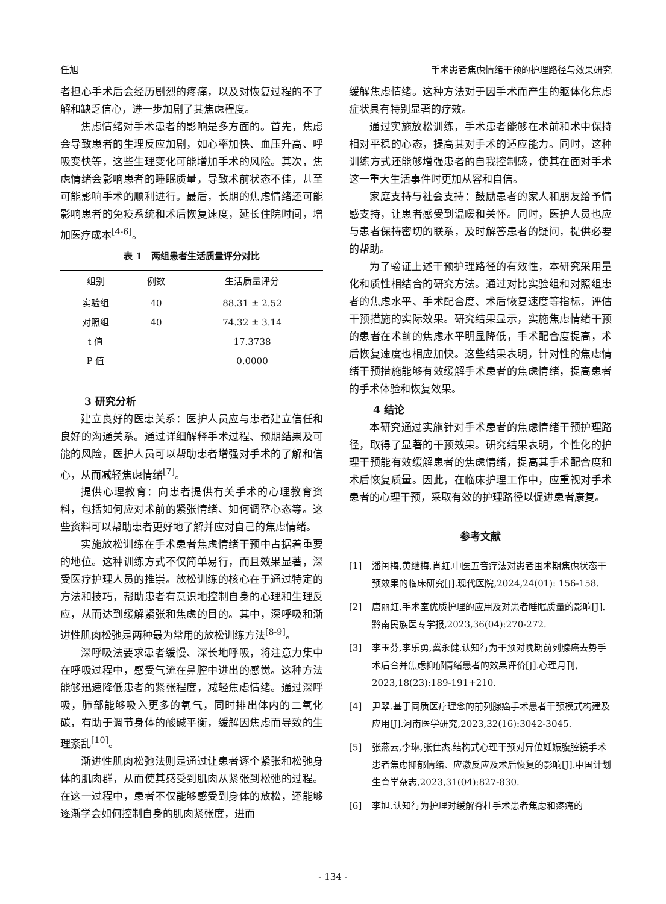任旭 手术患者焦虑情绪干预的护理路径与效果研究
者担心手术后会经历剧烈的疼痛，以及对恢复过程的不了解和缺乏信心，进一步加剧了其焦虑程度。
焦虑情绪对手术患者的影响是多方面的。首先，焦虑会导致患者的生理反应加剧，如心率加快、血压升高、呼吸变快等，这些生理变化可能增加手术的风险。其次，焦虑情绪会影响患者的睡眠质量，导致术前状态不佳，甚至可能影响手术的顺利进行。最后，长期的焦虑情绪还可能影响患者的免疫系统和术后恢复速度，延长住院时间，增加医疗成本<sup>[4-6]</sup>。
表 1　两组患者生活质量评分对比
| 组别 | 例数 | 生活质量评分 |
| --- | --- | --- |
| 实验组 | 40 | 88.31 ± 2.52 |
| 对照组 | 40 | 74.32 ± 3.14 |
| t 值 | | 17.3738 |
| P 值 | | 0.0000 |
3 研究分析
建立良好的医患关系：医护人员应与患者建立信任和良好的沟通关系。通过详细解释手术过程、预期结果及可能的风险，医护人员可以帮助患者增强对手术的了解和信心，从而减轻焦虑情绪<sup>[7]</sup>。
提供心理教育：向患者提供有关手术的心理教育资料，包括如何应对术前的紧张情绪、如何调整心态等。这些资料可以帮助患者更好地了解并应对自己的焦虑情绪。
实施放松训练在手术患者焦虑情绪干预中占据着重要的地位。这种训练方式不仅简单易行，而且效果显著，深受医疗护理人员的推崇。放松训练的核心在于通过特定的方法和技巧，帮助患者有意识地控制自身的心理和生理反应，从而达到缓解紧张和焦虑的目的。其中，深呼吸和渐进性肌肉松弛是两种最为常用的放松训练方法<sup>[8-9]</sup>。
深呼吸法要求患者缓慢、深长地呼吸，将注意力集中在呼吸过程中，感受气流在鼻腔中进出的感觉。这种方法能够迅速降低患者的紧张程度，减轻焦虑情绪。通过深呼吸，肺部能够吸入更多的氧气，同时排出体内的二氧化碳，有助于调节身体的酸碱平衡，缓解因焦虑而导致的生理紊乱<sup>[10]</sup>。
渐进性肌肉松弛法则是通过让患者逐个紧张和松弛身体的肌肉群，从而使其感受到肌肉从紧张到松弛的过程。在这一过程中，患者不仅能够感受到身体的放松，还能够逐渐学会如何控制自身的肌肉紧张度，进而
缓解焦虑情绪。这种方法对于因手术而产生的躯体化焦虑症状具有特别显著的疗效。
通过实施放松训练，手术患者能够在术前和术中保持相对平稳的心态，提高其对手术的适应能力。同时，这种训练方式还能够增强患者的自我控制感，使其在面对手术这一重大生活事件时更加从容和自信。
家庭支持与社会支持：鼓励患者的家人和朋友给予情感支持，让患者感受到温暖和关怀。同时，医护人员也应与患者保持密切的联系，及时解答患者的疑问，提供必要的帮助。
为了验证上述干预护理路径的有效性，本研究采用量化和质性相结合的研究方法。通过对比实验组和对照组患者的焦虑水平、手术配合度、术后恢复速度等指标，评估干预措施的实际效果。研究结果显示，实施焦虑情绪干预的患者在术前的焦虑水平明显降低，手术配合度提高，术后恢复速度也相应加快。这些结果表明，针对性的焦虑情绪干预措施能够有效缓解手术患者的焦虑情绪，提高患者的手术体验和恢复效果。
4 结论
本研究通过实施针对手术患者的焦虑情绪干预护理路径，取得了显著的干预效果。研究结果表明，个性化的护理干预能有效缓解患者的焦虑情绪，提高其手术配合度和术后恢复质量。因此，在临床护理工作中，应重视对手术患者的心理干预，采取有效的护理路径以促进患者康复。
参考文献
[1] 潘闰梅,黄继梅,肖虹.中医五音疗法对患者围术期焦虑状态干预效果的临床研究[J].现代医院,2024,24(01): 156-158.
[2] 唐丽虹.手术室优质护理的应用及对患者睡眠质量的影响[J].黔南民族医专学报,2023,36(04):270-272.
[3] 李玉芬,李乐勇,冀永健.认知行为干预对晚期前列腺癌去势手术后合并焦虑抑郁情绪患者的效果评价[J].心理月刊, 2023,18(23):189-191+210.
[4] 尹翠.基于同质医疗理念的前列腺癌手术患者干预模式构建及应用[J].河南医学研究,2023,32(16):3042-3045.
[5] 张燕云,李琳,张仕杰.结构式心理干预对异位妊娠腹腔镜手术患者焦虑抑郁情绪、应激反应及术后恢复的影响[J].中国计划生育学杂志,2023,31(04):827-830.
[6] 李旭.认知行为护理对缓解脊柱手术患者焦虑和疼痛的
- 134 -